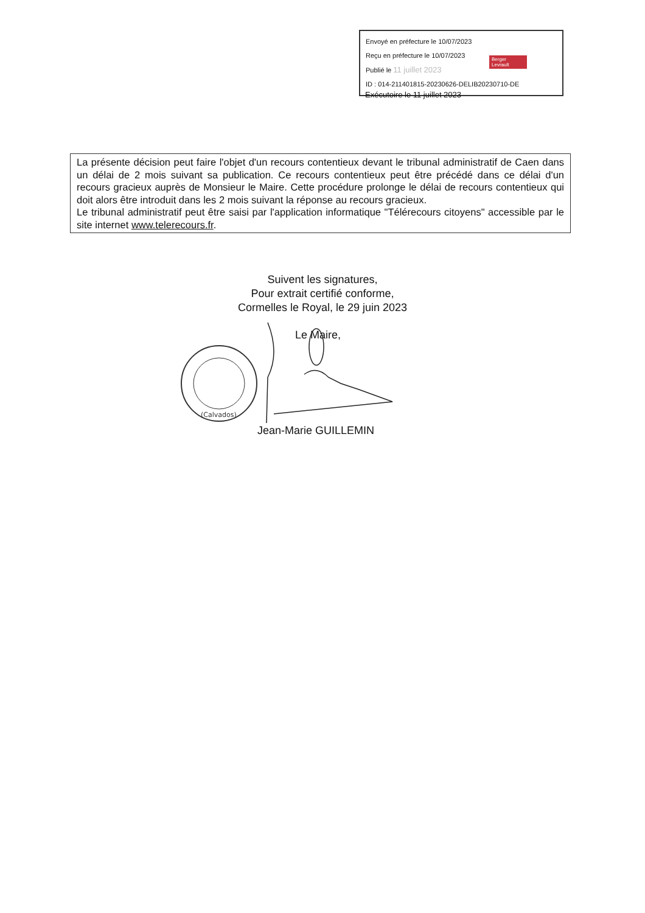Envoyé en préfecture le 10/07/2023
Reçu en préfecture le 10/07/2023
Publié le 11 juillet 2023
ID : 014-211401815-20230626-DELIB20230710-DE
Berger
Levrault
Exécutoire le 11 juillet 2023
La présente décision peut faire l'objet d'un recours contentieux devant le tribunal administratif de Caen dans un délai de 2 mois suivant sa publication. Ce recours contentieux peut être précédé dans ce délai d'un recours gracieux auprès de Monsieur le Maire. Cette procédure prolonge le délai de recours contentieux qui doit alors être introduit dans les 2 mois suivant la réponse au recours gracieux.
Le tribunal administratif peut être saisi par l'application informatique "Télérecours citoyens" accessible par le site internet www.telerecours.fr.
Suivent les signatures,
Pour extrait certifié conforme,
Cormelles le Royal, le 29 juin 2023
Le Maire,
(Calvados)
Jean-Marie GUILLEMIN